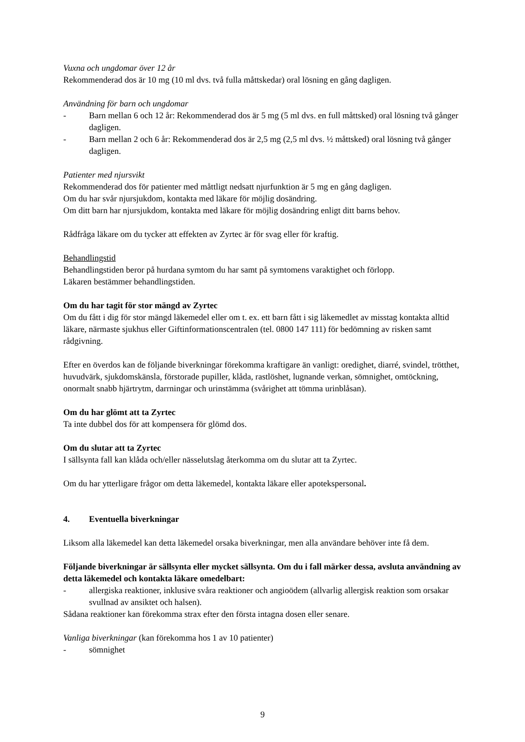Vuxna och ungdomar över 12 år
Rekommenderad dos är 10 mg (10 ml dvs. två fulla måttskedar) oral lösning en gång dagligen.
Användning för barn och ungdomar
- Barn mellan 6 och 12 år: Rekommenderad dos är 5 mg (5 ml dvs. en full måttsked) oral lösning två gånger dagligen.
- Barn mellan 2 och 6 år: Rekommenderad dos är 2,5 mg (2,5 ml dvs. ½ måttsked) oral lösning två gånger dagligen.
Patienter med njursvikt
Rekommenderad dos för patienter med måttligt nedsatt njurfunktion är 5 mg en gång dagligen.
Om du har svår njursjukdom, kontakta med läkare för möjlig dosändring.
Om ditt barn har njursjukdom, kontakta med läkare för möjlig dosändring enligt ditt barns behov.
Rådfråga läkare om du tycker att effekten av Zyrtec är för svag eller för kraftig.
Behandlingstid
Behandlingstiden beror på hurdana symtom du har samt på symtomens varaktighet och förlopp.
Läkaren bestämmer behandlingstiden.
Om du har tagit för stor mängd av Zyrtec
Om du fått i dig för stor mängd läkemedel eller om t. ex. ett barn fått i sig läkemedlet av misstag kontakta alltid läkare, närmaste sjukhus eller Giftinformationscentralen (tel. 0800 147 111) för bedömning av risken samt rådgivning.
Efter en överdos kan de följande biverkningar förekomma kraftigare än vanligt: oredighet, diarré, svindel, trötthet, huvudvärk, sjukdomskänsla, förstorade pupiller, klåda, rastlöshet, lugnande verkan, sömnighet, omtöckning, onormalt snabb hjärtrytm, darrningar och urinstämma (svårighet att tömma urinblåsan).
Om du har glömt att ta Zyrtec
Ta inte dubbel dos för att kompensera för glömd dos.
Om du slutar att ta Zyrtec
I sällsynta fall kan klåda och/eller nässelutslag återkomma om du slutar att ta Zyrtec.
Om du har ytterligare frågor om detta läkemedel, kontakta läkare eller apotekspersonal.
4. Eventuella biverkningar
Liksom alla läkemedel kan detta läkemedel orsaka biverkningar, men alla användare behöver inte få dem.
Följande biverkningar är sällsynta eller mycket sällsynta. Om du i fall märker dessa, avsluta användning av detta läkemedel och kontakta läkare omedelbart:
- allergiska reaktioner, inklusive svåra reaktioner och angioödem (allvarlig allergisk reaktion som orsakar svullnad av ansiktet och halsen).
Sådana reaktioner kan förekomma strax efter den första intagna dosen eller senare.
Vanliga biverkningar (kan förekomma hos 1 av 10 patienter)
- sömnighet
9